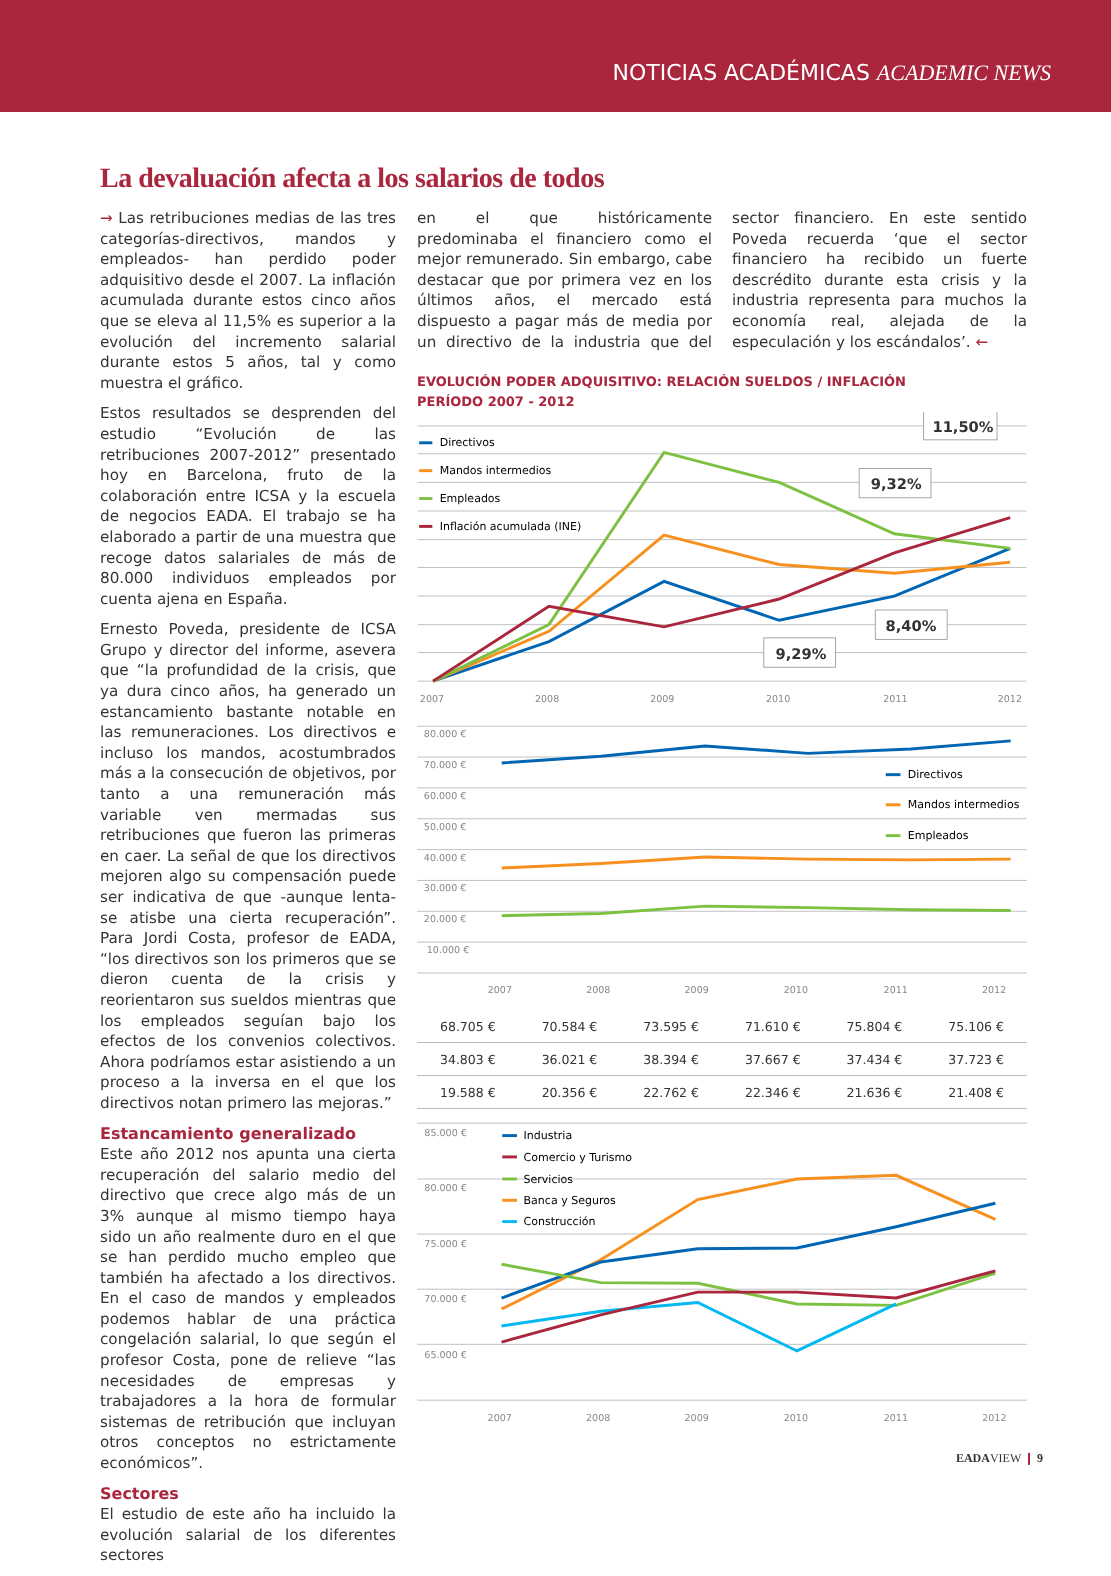NOTICIAS ACADÉMICAS ACADEMIC NEWS
La devaluación afecta a los salarios de todos
→ Las retribuciones medias de las tres categorías-directivos, mandos y empleados- han perdido poder adquisitivo desde el 2007. La inflación acumulada durante estos cinco años que se eleva al 11,5% es superior a la evolución del incremento salarial durante estos 5 años, tal y como muestra el gráfico.
Estos resultados se desprenden del estudio “Evolución de las retribuciones 2007-2012” presentado hoy en Barcelona, fruto de la colaboración entre ICSA y la escuela de negocios EADA. El trabajo se ha elaborado a partir de una muestra que recoge datos salariales de más de 80.000 individuos empleados por cuenta ajena en España.
Ernesto Poveda, presidente de ICSA Grupo y director del informe, asevera que “la profundidad de la crisis, que ya dura cinco años, ha generado un estancamiento bastante notable en las remuneraciones. Los directivos e incluso los mandos, acostumbrados más a la consecución de objetivos, por tanto a una remuneración más variable ven mermadas sus retribuciones que fueron las primeras en caer. La señal de que los directivos mejoren algo su compensación puede ser indicativa de que -aunque lenta- se atisbe una cierta recuperación”. Para Jordi Costa, profesor de EADA, “los directivos son los primeros que se dieron cuenta de la crisis y reorientaron sus sueldos mientras que los empleados seguían bajo los efectos de los convenios colectivos. Ahora podríamos estar asistiendo a un proceso a la inversa en el que los directivos notan primero las mejoras.”
Estancamiento generalizado
Este año 2012 nos apunta una cierta recuperación del salario medio del directivo que crece algo más de un 3% aunque al mismo tiempo haya sido un año realmente duro en el que se han perdido mucho empleo que también ha afectado a los directivos. En el caso de mandos y empleados podemos hablar de una práctica congelación salarial, lo que según el profesor Costa, pone de relieve “las necesidades de empresas y trabajadores a la hora de formular sistemas de retribución que incluyan otros conceptos no estrictamente económicos”.
Sectores
El estudio de este año ha incluido la evolución salarial de los diferentes sectores
en el que históricamente predominaba el financiero como el mejor remunerado. Sin embargo, cabe destacar que por primera vez en los últimos años, el mercado está dispuesto a pagar más de media por un directivo de la industria que del sector financiero. En este sentido Poveda recuerda ‘que el sector financiero ha recibido un fuerte descrédito durante esta crisis y la industria representa para muchos la economía real, alejada de la especulación y los escándalos’. ←
EVOLUCIÓN PODER ADQUISITIVO: RELACIÓN SUELDOS / INFLACIÓN
PERÍODO 2007 - 2012
Directivos
Mandos intermedios
Empleados
Inflación acumulada (INE)
11,50%
9,32%
8,40%
9,29%
2007
2008
2009
2010
2011
2012
80.000 €
70.000 €
60.000 €
50.000 €
40.000 €
30.000 €
20.000 €
10.000 €
2007
2008
2009
2010
2011
2012
Directivos
Mandos intermedios
Empleados
| 68.705 € | 70.584 € | 73.595 € | 71.610 € | 75.804 € | 75.106 € |
| 34.803 € | 36.021 € | 38.394 € | 37.667 € | 37.434 € | 37.723 € |
| 19.588 € | 20.356 € | 22.762 € | 22.346 € | 21.636 € | 21.408 € |
85.000 €
80.000 €
75.000 €
70.000 €
65.000 €
2007
2008
2009
2010
2011
2012
Industria
Comercio y Turismo
Servicios
Banca y Seguros
Construcción
EADAVIEW ❙ 9